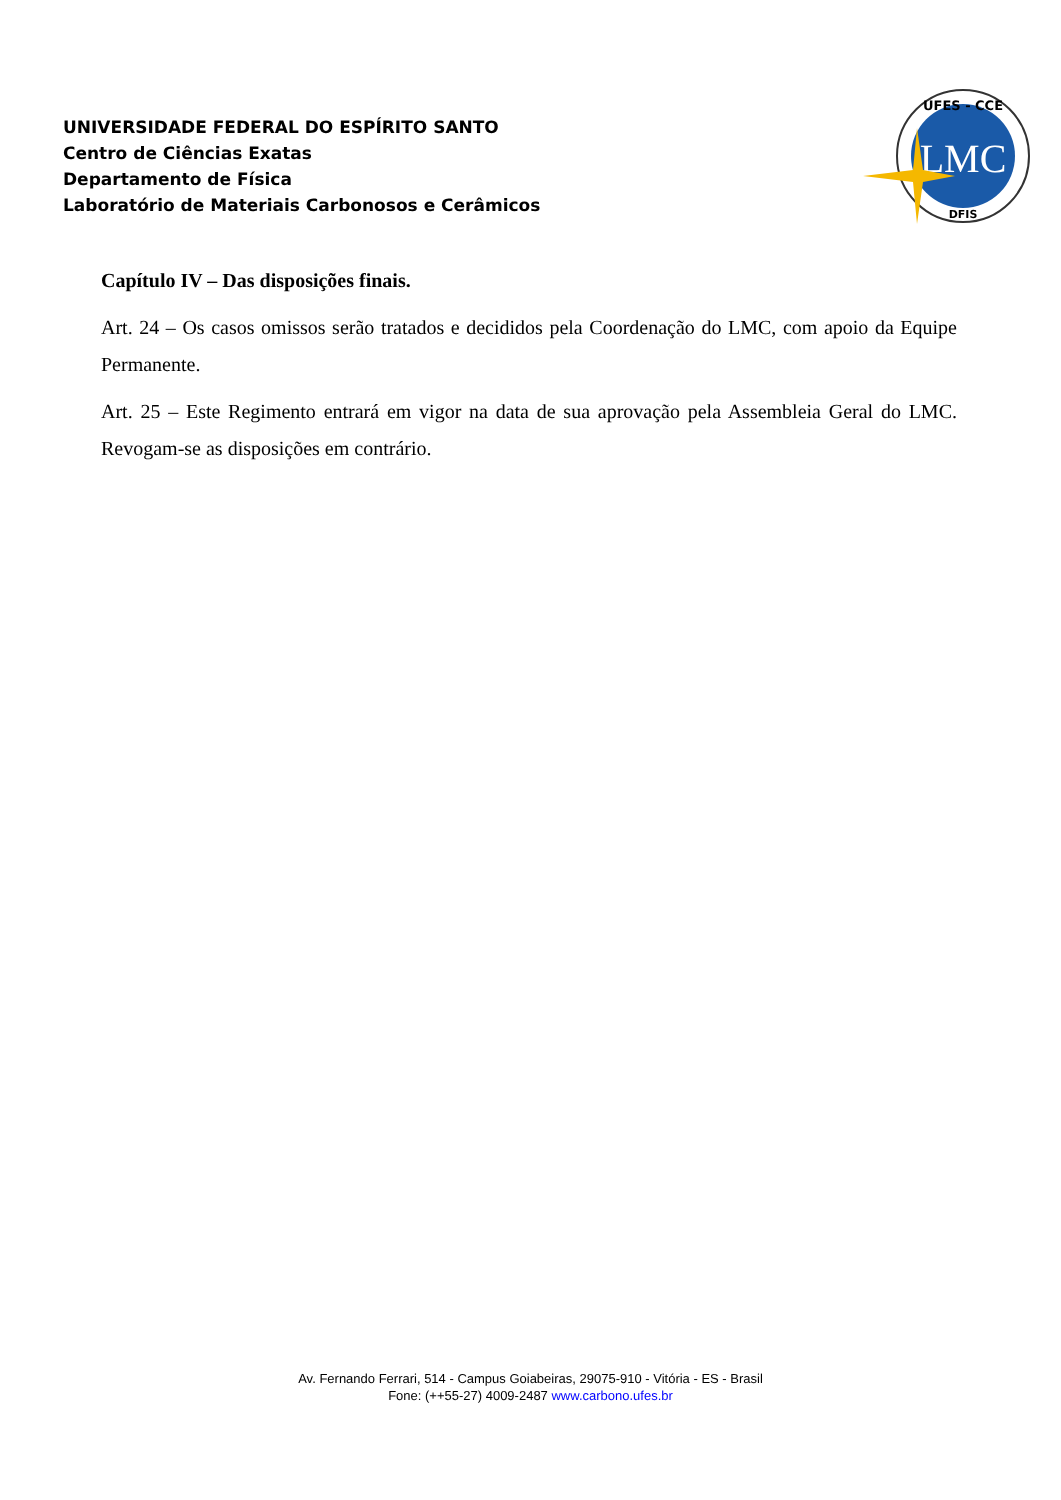UNIVERSIDADE FEDERAL DO ESPÍRITO SANTO
Centro de Ciências Exatas
Departamento de Física
Laboratório de Materiais Carbonosos e Cerâmicos
LMC
UFES - CCE
DFIS
Capítulo IV – Das disposições finais.
Art. 24 – Os casos omissos serão tratados e decididos pela Coordenação do LMC, com apoio da Equipe Permanente.
Art. 25 – Este Regimento entrará em vigor na data de sua aprovação pela Assembleia Geral do LMC. Revogam-se as disposições em contrário.
Av. Fernando Ferrari, 514 - Campus Goiabeiras, 29075-910 - Vitória - ES - Brasil
Fone: (++55-27) 4009-2487 www.carbono.ufes.br